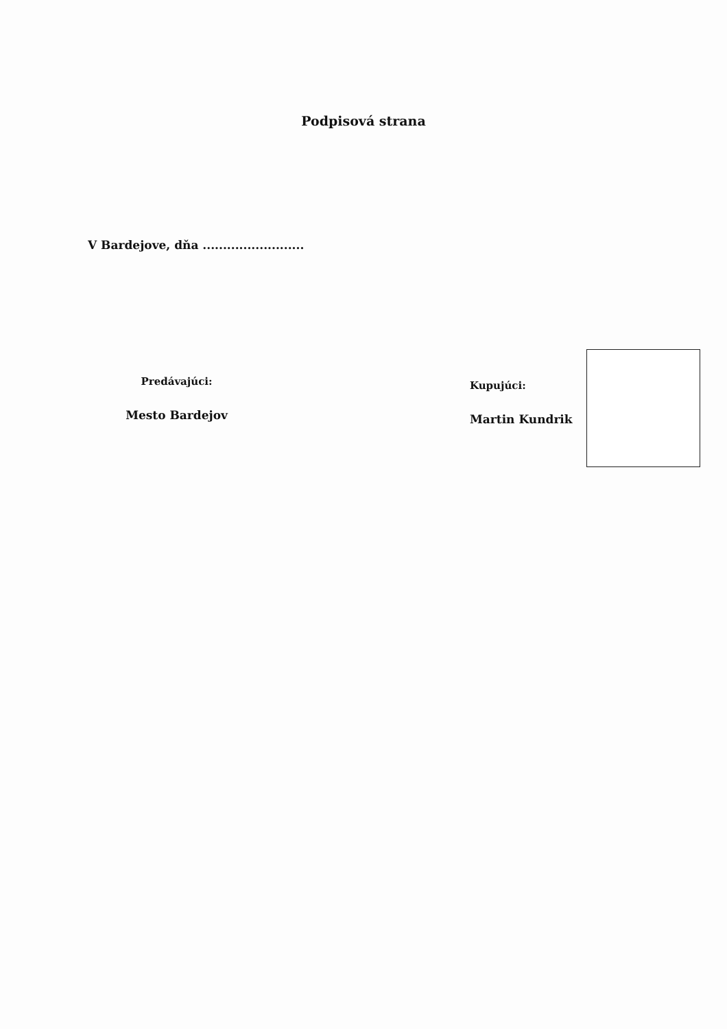Podpisová strana
V Bardejove, dňa .........................
Predávajúci:
Mesto Bardejov
Kupujúci:
Martin Kundrik